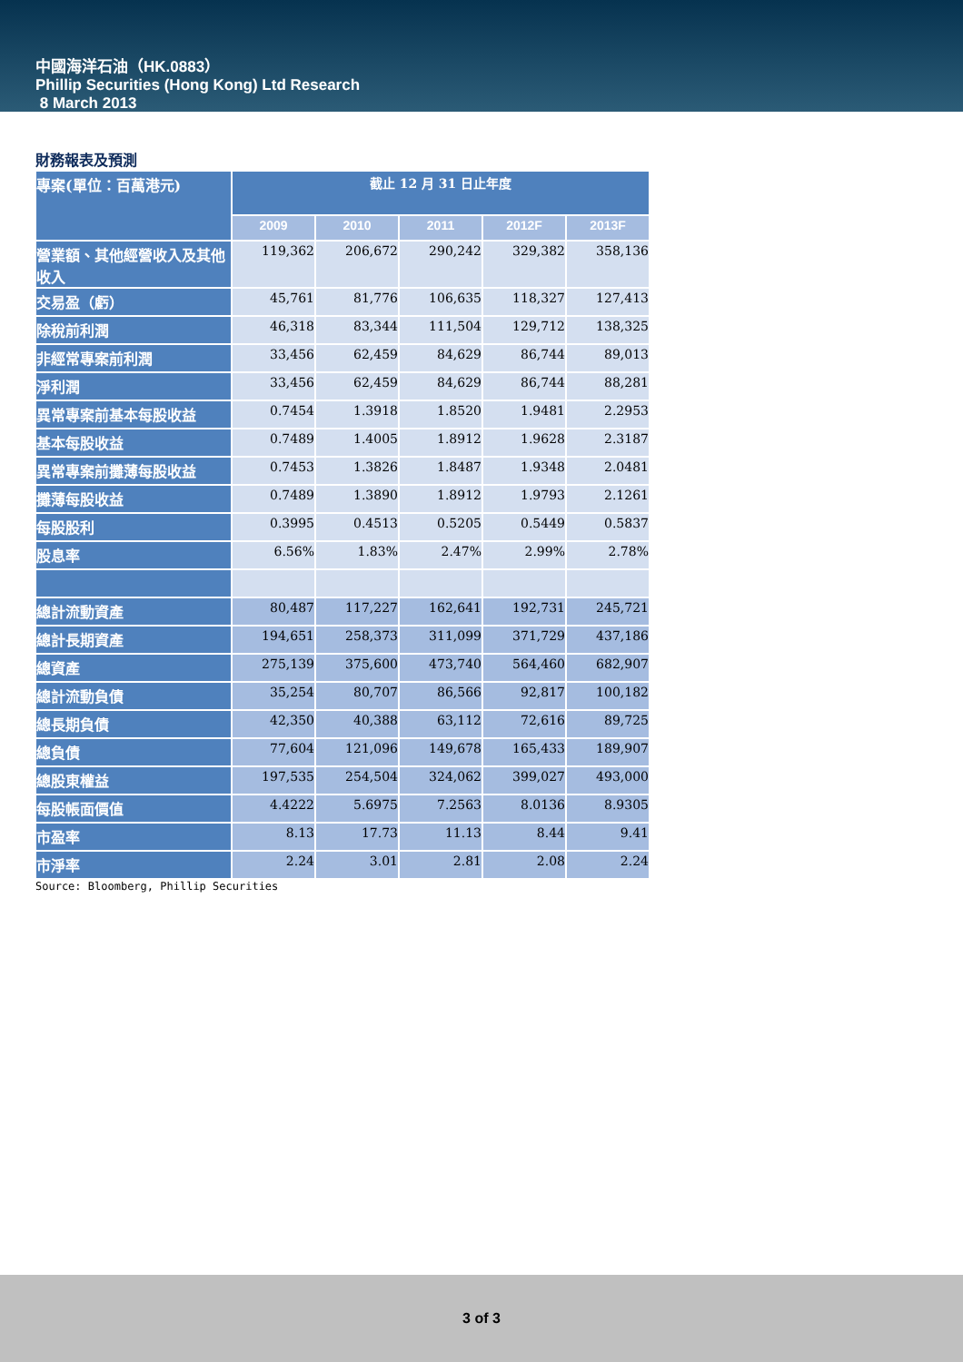中國海洋石油（HK.0883）
Phillip Securities (Hong Kong) Ltd Research
8 March 2013
財務報表及預測
| 專案(單位：百萬港元) | 截止 12 月 31 日止年度 | | | | |
| --- | --- | --- | --- | --- | --- |
| | 2009 | 2010 | 2011 | 2012F | 2013F |
| 營業額、其他經營收入及其他收入 | 119,362 | 206,672 | 290,242 | 329,382 | 358,136 |
| 交易盈（虧） | 45,761 | 81,776 | 106,635 | 118,327 | 127,413 |
| 除稅前利潤 | 46,318 | 83,344 | 111,504 | 129,712 | 138,325 |
| 非經常專案前利潤 | 33,456 | 62,459 | 84,629 | 86,744 | 89,013 |
| 淨利潤 | 33,456 | 62,459 | 84,629 | 86,744 | 88,281 |
| 異常專案前基本每股收益 | 0.7454 | 1.3918 | 1.8520 | 1.9481 | 2.2953 |
| 基本每股收益 | 0.7489 | 1.4005 | 1.8912 | 1.9628 | 2.3187 |
| 異常專案前攤薄每股收益 | 0.7453 | 1.3826 | 1.8487 | 1.9348 | 2.0481 |
| 攤薄每股收益 | 0.7489 | 1.3890 | 1.8912 | 1.9793 | 2.1261 |
| 每股股利 | 0.3995 | 0.4513 | 0.5205 | 0.5449 | 0.5837 |
| 股息率 | 6.56% | 1.83% | 2.47% | 2.99% | 2.78% |
| 總計流動資產 | 80,487 | 117,227 | 162,641 | 192,731 | 245,721 |
| 總計長期資產 | 194,651 | 258,373 | 311,099 | 371,729 | 437,186 |
| 總資產 | 275,139 | 375,600 | 473,740 | 564,460 | 682,907 |
| 總計流動負債 | 35,254 | 80,707 | 86,566 | 92,817 | 100,182 |
| 總長期負債 | 42,350 | 40,388 | 63,112 | 72,616 | 89,725 |
| 總負債 | 77,604 | 121,096 | 149,678 | 165,433 | 189,907 |
| 總股東權益 | 197,535 | 254,504 | 324,062 | 399,027 | 493,000 |
| 每股帳面價值 | 4.4222 | 5.6975 | 7.2563 | 8.0136 | 8.9305 |
| 市盈率 | 8.13 | 17.73 | 11.13 | 8.44 | 9.41 |
| 市淨率 | 2.24 | 3.01 | 2.81 | 2.08 | 2.24 |
Source: Bloomberg, Phillip Securities
3 of 3